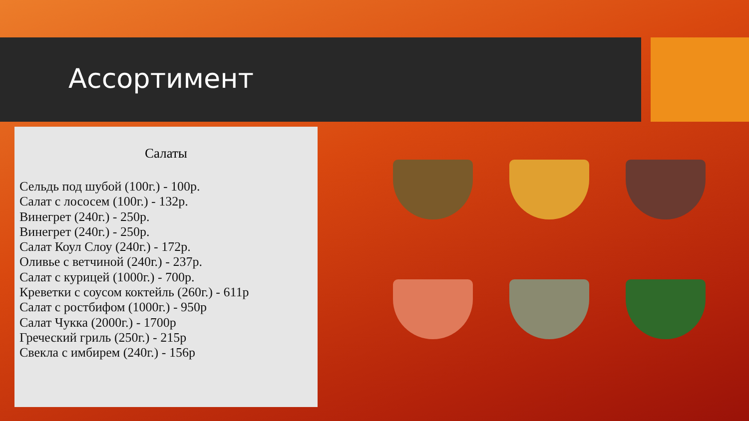Ассортимент
Салаты
Сельдь под шубой (100г.) - 100р.
Салат с лососем (100г.) - 132р.
Винегрет (240г.) - 250р.
Винегрет (240г.) - 250р.
Салат Коул Слоу (240г.) - 172р.
Оливье с ветчиной (240г.) - 237р.
Салат с курицей (1000г.) - 700р.
Креветки с соусом коктейль (260г.) - 611р
Салат с ростбифом (1000г.) - 950р
Салат Чукка (2000г.) - 1700р
Греческий гриль (250г.) - 215р
Свекла с имбирем (240г.) - 156р